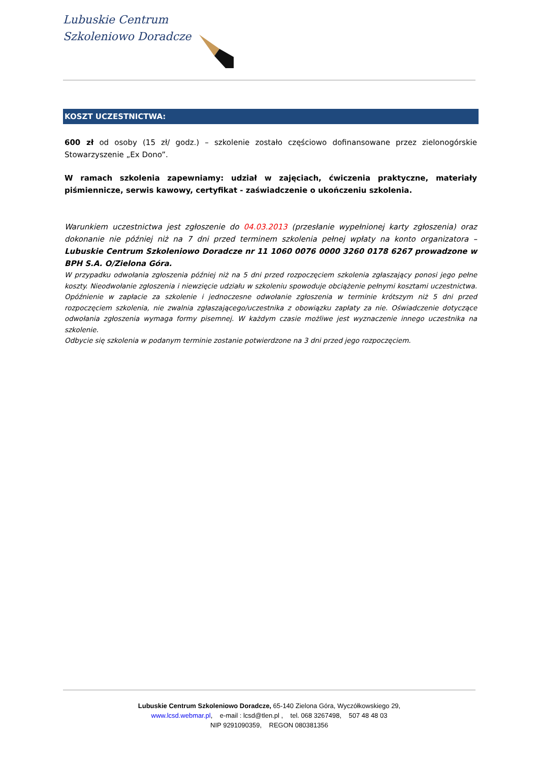Lubuskie Centrum
Szkoleniowo Doradcze
KOSZT UCZESTNICTWA:
600 zł od osoby (15 zł/ godz.) – szkolenie zostało częściowo dofinansowane przez zielonogórskie Stowarzyszenie „Ex Dono”.
W ramach szkolenia zapewniamy: udział w zajęciach, ćwiczenia praktyczne, materiały piśmiennicze, serwis kawowy, certyfikat - zaświadczenie o ukończeniu szkolenia.
Warunkiem uczestnictwa jest zgłoszenie do 04.03.2013 (przesłanie wypełnionej karty zgłoszenia) oraz dokonanie nie później niż na 7 dni przed terminem szkolenia pełnej wpłaty na konto organizatora – Lubuskie Centrum Szkoleniowo Doradcze nr 11 1060 0076 0000 3260 0178 6267 prowadzone w BPH S.A. O/Zielona Góra.
W przypadku odwołania zgłoszenia później niż na 5 dni przed rozpoczęciem szkolenia zgłaszający ponosi jego pełne koszty. Nieodwołanie zgłoszenia i niewzięcie udziału w szkoleniu spowoduje obciążenie pełnymi kosztami uczestnictwa. Opóźnienie w zapłacie za szkolenie i jednoczesne odwołanie zgłoszenia w terminie krótszym niż 5 dni przed rozpoczęciem szkolenia, nie zwalnia zgłaszającego/uczestnika z obowiązku zapłaty za nie. Oświadczenie dotyczące odwołania zgłoszenia wymaga formy pisemnej. W każdym czasie możliwe jest wyznaczenie innego uczestnika na szkolenie.
Odbycie się szkolenia w podanym terminie zostanie potwierdzone na 3 dni przed jego rozpoczęciem.
Lubuskie Centrum Szkoleniowo Doradcze, 65-140 Zielona Góra, Wyczółkowskiego 29,
www.lcsd.webmar.pl, e-mail : lcsd@tlen.pl , tel. 068 3267498, 507 48 48 03
NIP 9291090359, REGON 080381356